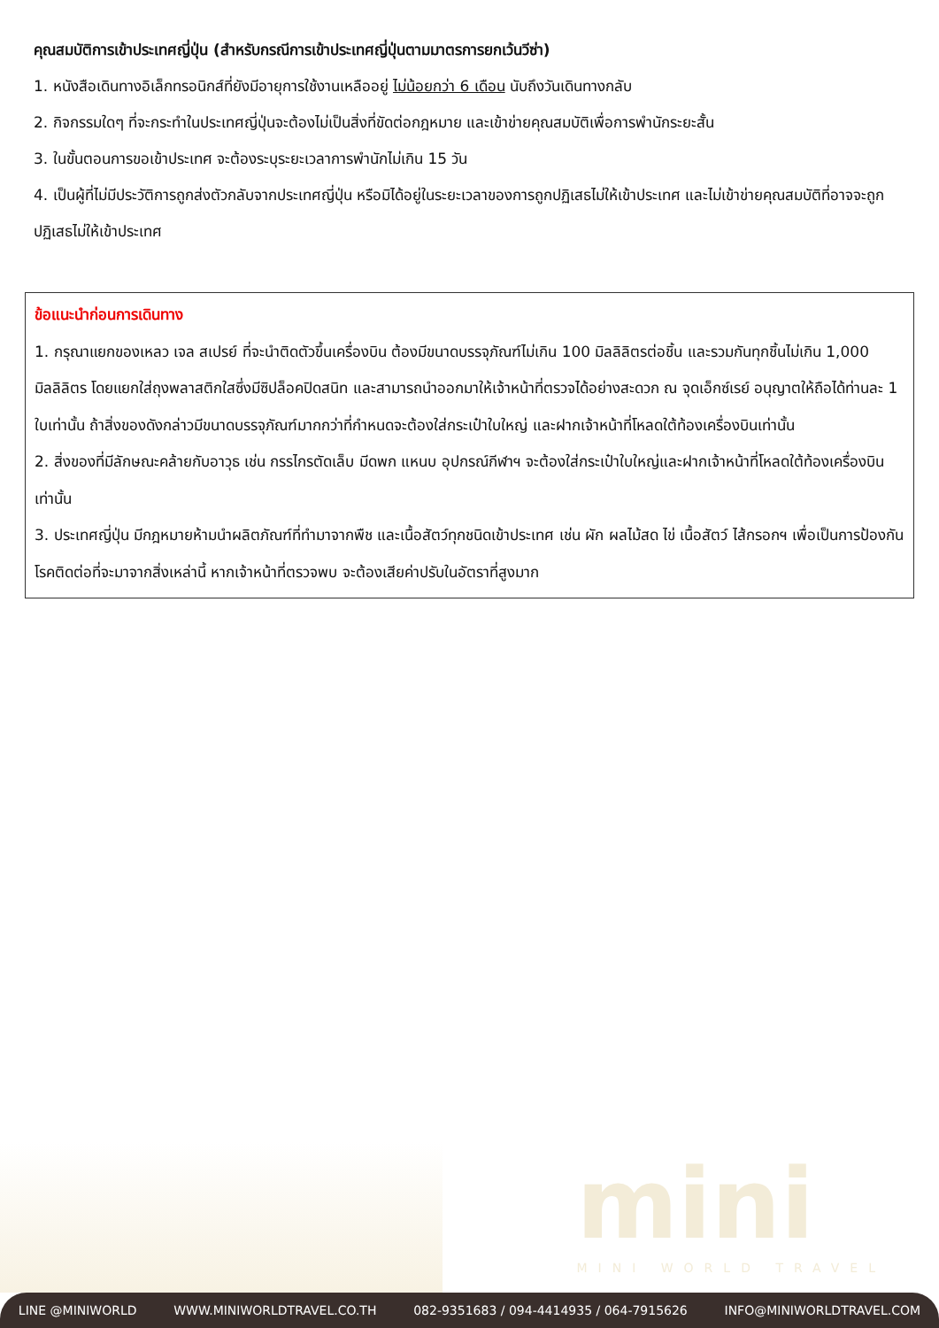คุณสมบัติการเข้าประเทศญี่ปุ่น (สำหรับกรณีการเข้าประเทศญี่ปุ่นตามมาตรการยกเว้นวีซ่า)
1. หนังสือเดินทางอิเล็กทรอนิกส์ที่ยังมีอายุการใช้งานเหลืออยู่ ไม่น้อยกว่า 6 เดือน นับถึงวันเดินทางกลับ
2. กิจกรรมใดๆ ที่จะกระทำในประเทศญี่ปุ่นจะต้องไม่เป็นสิ่งที่ขัดต่อกฎหมาย และเข้าข่ายคุณสมบัติเพื่อการพำนักระยะสั้น
3. ในขั้นตอนการขอเข้าประเทศ จะต้องระบุระยะเวลาการพำนักไม่เกิน 15 วัน
4. เป็นผู้ที่ไม่มีประวัติการถูกส่งตัวกลับจากประเทศญี่ปุ่น หรือมิได้อยู่ในระยะเวลาของการถูกปฏิเสธไม่ให้เข้าประเทศ และไม่เข้าข่ายคุณสมบัติที่อาจจะถูกปฏิเสธไม่ให้เข้าประเทศ
ข้อแนะนำก่อนการเดินทาง
1. กรุณาแยกของเหลว เจล สเปรย์ ที่จะนำติดตัวขึ้นเครื่องบิน ต้องมีขนาดบรรจุภัณฑ์ไม่เกิน 100 มิลลิลิตรต่อชิ้น และรวมกันทุกชิ้นไม่เกิน 1,000 มิลลิลิตร โดยแยกใส่ถุงพลาสติกใสซึ่งมีซิปล็อคปิดสนิท และสามารถนำออกมาให้เจ้าหน้าที่ตรวจได้อย่างสะดวก ณ จุดเอ็กซ์เรย์ อนุญาตให้ถือได้ท่านละ 1 ใบเท่านั้น ถ้าสิ่งของดังกล่าวมีขนาดบรรจุภัณฑ์มากกว่าที่กำหนดจะต้องใส่กระเป๋าใบใหญ่ และฝากเจ้าหน้าที่โหลดใต้ท้องเครื่องบินเท่านั้น
2. สิ่งของที่มีลักษณะคล้ายกับอาวุธ เช่น กรรไกรตัดเล็บ มีดพก แหนบ อุปกรณ์กีฬาฯ จะต้องใส่กระเป๋าใบใหญ่และฝากเจ้าหน้าที่โหลดใต้ท้องเครื่องบินเท่านั้น
3. ประเทศญี่ปุ่น มีกฎหมายห้ามนำผลิตภัณฑ์ที่ทำมาจากพืช และเนื้อสัตว์ทุกชนิดเข้าประเทศ เช่น ผัก ผลไม้สด ไข่ เนื้อสัตว์ ไส้กรอกฯ เพื่อเป็นการป้องกันโรคติดต่อที่จะมาจากสิ่งเหล่านี้ หากเจ้าหน้าที่ตรวจพบ จะต้องเสียค่าปรับในอัตราที่สูงมาก
mini
MINI WORLD TRAVEL
LINE @MINIWORLD WWW.MINIWORLDTRAVEL.CO.TH 082-9351683 / 094-4414935 / 064-7915626 INFO@MINIWORLDTRAVEL.COM